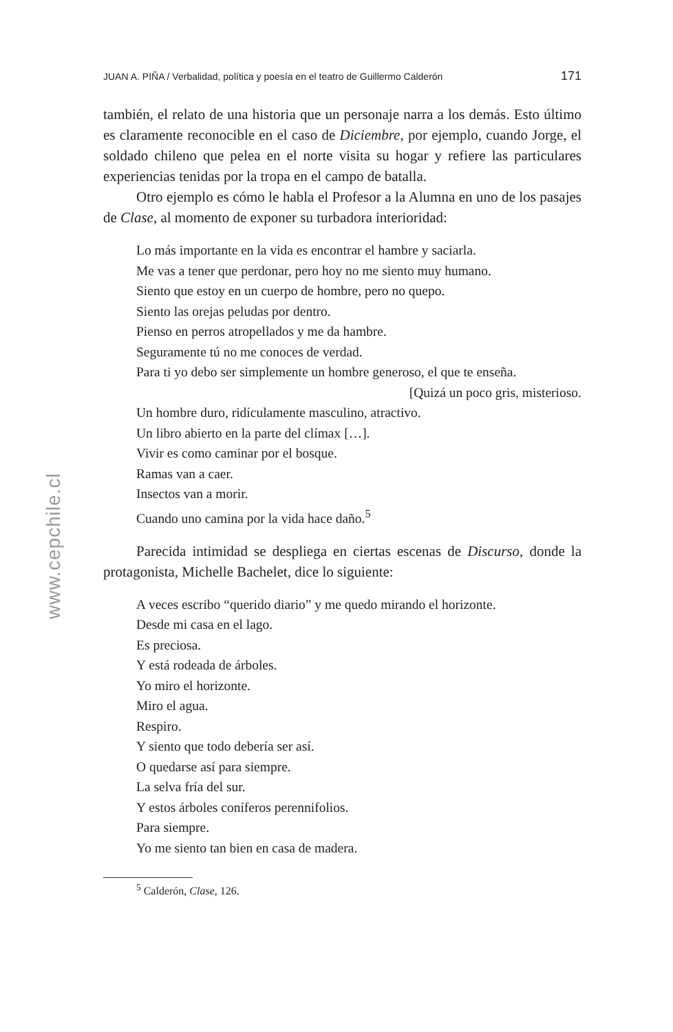www.cepchile.cl
JUAN A. PIÑA / Verbalidad, política y poesía en el teatro de Guillermo Calderón 171
también, el relato de una historia que un personaje narra a los demás. Esto último es claramente reconocible en el caso de Diciembre, por ejemplo, cuando Jorge, el soldado chileno que pelea en el norte visita su hogar y refiere las particulares experiencias tenidas por la tropa en el campo de batalla.
Otro ejemplo es cómo le habla el Profesor a la Alumna en uno de los pasajes de Clase, al momento de exponer su turbadora interioridad:
Lo más importante en la vida es encontrar el hambre y saciarla.
Me vas a tener que perdonar, pero hoy no me siento muy humano.
Siento que estoy en un cuerpo de hombre, pero no quepo.
Siento las orejas peludas por dentro.
Pienso en perros atropellados y me da hambre.
Seguramente tú no me conoces de verdad.
Para ti yo debo ser simplemente un hombre generoso, el que te enseña.
[Quizá un poco gris, misterioso.
Un hombre duro, ridículamente masculino, atractivo.
Un libro abierto en la parte del clímax […].
Vivir es como caminar por el bosque.
Ramas van a caer.
Insectos van a morir.
Cuando uno camina por la vida hace daño.<sup>5</sup>
Parecida intimidad se despliega en ciertas escenas de Discurso, donde la protagonista, Michelle Bachelet, dice lo siguiente:
A veces escribo “querido diario” y me quedo mirando el horizonte.
Desde mi casa en el lago.
Es preciosa.
Y está rodeada de árboles.
Yo miro el horizonte.
Miro el agua.
Respiro.
Y siento que todo debería ser así.
O quedarse así para siempre.
La selva fría del sur.
Y estos árboles coníferos perennifolios.
Para siempre.
Yo me siento tan bien en casa de madera.
<sup>5</sup> Calderón, Clase, 126.